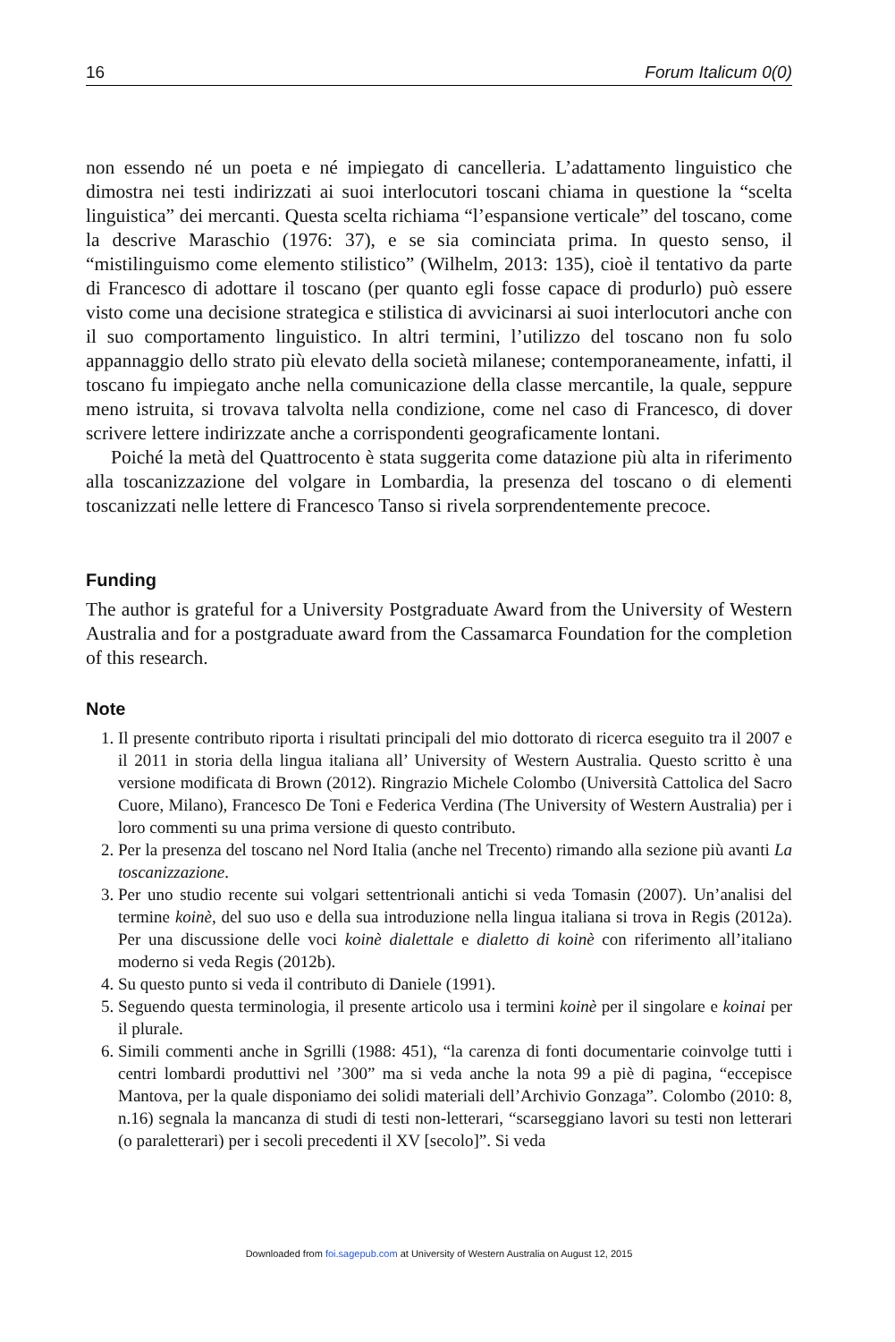16 Forum Italicum 0(0)
non essendo né un poeta e né impiegato di cancelleria. L’adattamento linguistico che dimostra nei testi indirizzati ai suoi interlocutori toscani chiama in questione la “scelta linguistica” dei mercanti. Questa scelta richiama “l’espansione verticale” del toscano, come la descrive Maraschio (1976: 37), e se sia cominciata prima. In questo senso, il “mistilinguismo come elemento stilistico” (Wilhelm, 2013: 135), cioè il tentativo da parte di Francesco di adottare il toscano (per quanto egli fosse capace di produrlo) può essere visto come una decisione strategica e stilistica di avvicinarsi ai suoi interlocutori anche con il suo comportamento linguistico. In altri termini, l’utilizzo del toscano non fu solo appannaggio dello strato più elevato della società milanese; contemporaneamente, infatti, il toscano fu impiegato anche nella comunicazione della classe mercantile, la quale, seppure meno istruita, si trovava talvolta nella condizione, come nel caso di Francesco, di dover scrivere lettere indirizzate anche a corrispondenti geograficamente lontani.
Poiché la metà del Quattrocento è stata suggerita come datazione più alta in riferimento alla toscanizzazione del volgare in Lombardia, la presenza del toscano o di elementi toscanizzati nelle lettere di Francesco Tanso si rivela sorprendentemente precoce.
Funding
The author is grateful for a University Postgraduate Award from the University of Western Australia and for a postgraduate award from the Cassamarca Foundation for the completion of this research.
Note
1. Il presente contributo riporta i risultati principali del mio dottorato di ricerca eseguito tra il 2007 e il 2011 in storia della lingua italiana all’ University of Western Australia. Questo scritto è una versione modificata di Brown (2012). Ringrazio Michele Colombo (Università Cattolica del Sacro Cuore, Milano), Francesco De Toni e Federica Verdina (The University of Western Australia) per i loro commenti su una prima versione di questo contributo.
2. Per la presenza del toscano nel Nord Italia (anche nel Trecento) rimando alla sezione più avanti La toscanizzazione.
3. Per uno studio recente sui volgari settentrionali antichi si veda Tomasin (2007). Un’analisi del termine koinè, del suo uso e della sua introduzione nella lingua italiana si trova in Regis (2012a). Per una discussione delle voci koinè dialettale e dialetto di koinè con riferimento all’italiano moderno si veda Regis (2012b).
4. Su questo punto si veda il contributo di Daniele (1991).
5. Seguendo questa terminologia, il presente articolo usa i termini koinè per il singolare e koinai per il plurale.
6. Simili commenti anche in Sgrilli (1988: 451), “la carenza di fonti documentarie coinvolge tutti i centri lombardi produttivi nel ’300” ma si veda anche la nota 99 a piè di pagina, “eccepisce Mantova, per la quale disponiamo dei solidi materiali dell’Archivio Gonzaga”. Colombo (2010: 8, n.16) segnala la mancanza di studi di testi non-letterari, “scarseggiano lavori su testi non letterari (o paraletterari) per i secoli precedenti il XV [secolo]”. Si veda
Downloaded from foi.sagepub.com at University of Western Australia on August 12, 2015